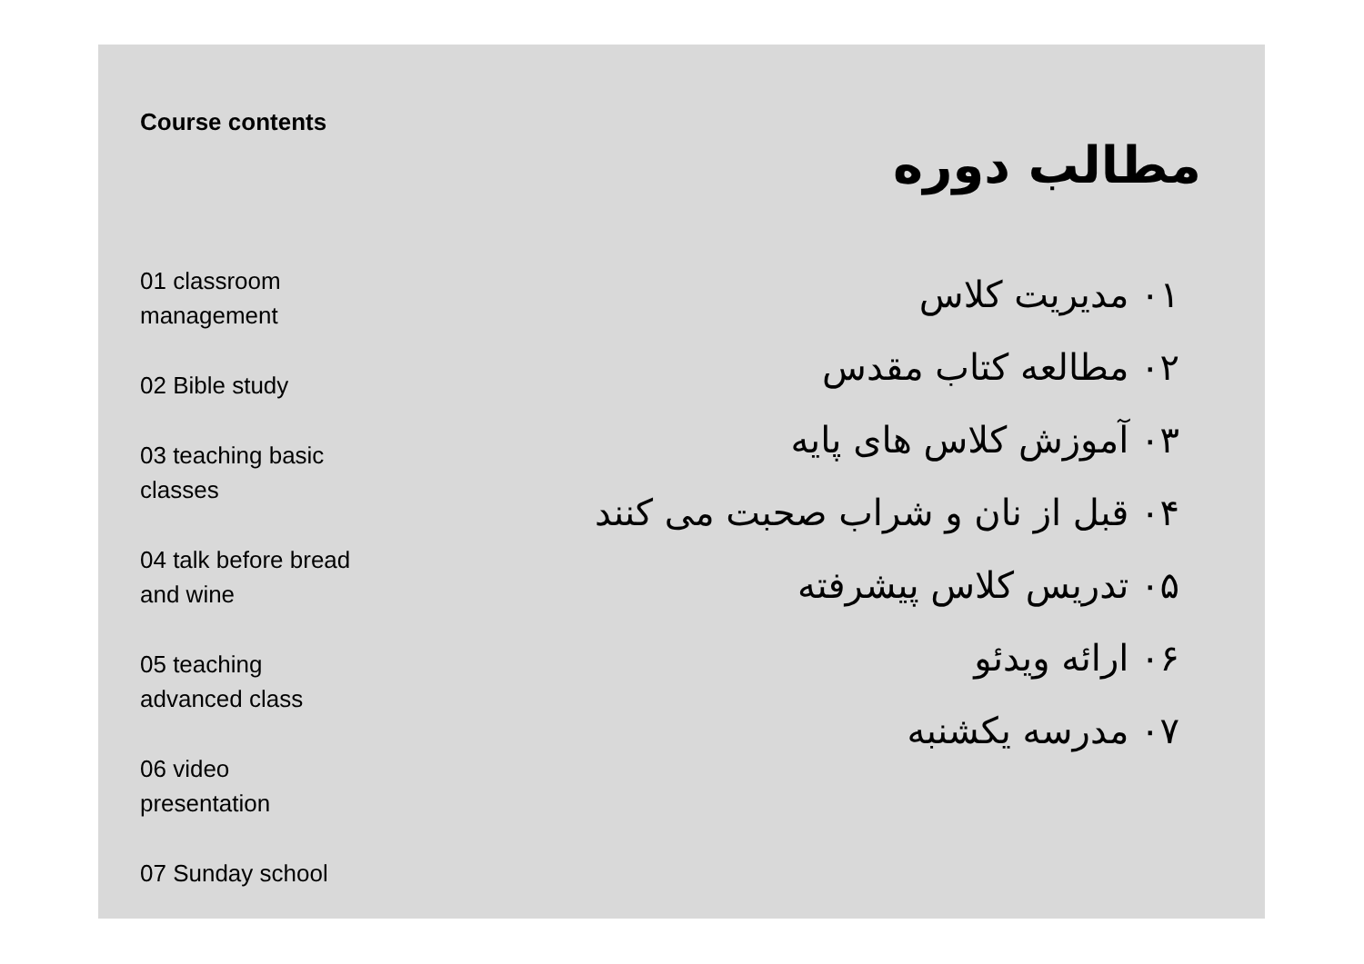Course contents
01 classroom
management
02 Bible study
03 teaching basic
classes
04 talk before bread
and wine
05 teaching
advanced class
06 video
presentation
07 Sunday school
مطالب دوره
۰۱ مدیریت کلاس
۰۲ مطالعه کتاب مقدس
۰۳ آموزش کلاس های پایه
۰۴ قبل از نان و شراب صحبت می کنند
۰۵ تدریس کلاس پیشرفته
۰۶ ارائه ویدئو
۰۷ مدرسه یکشنبه